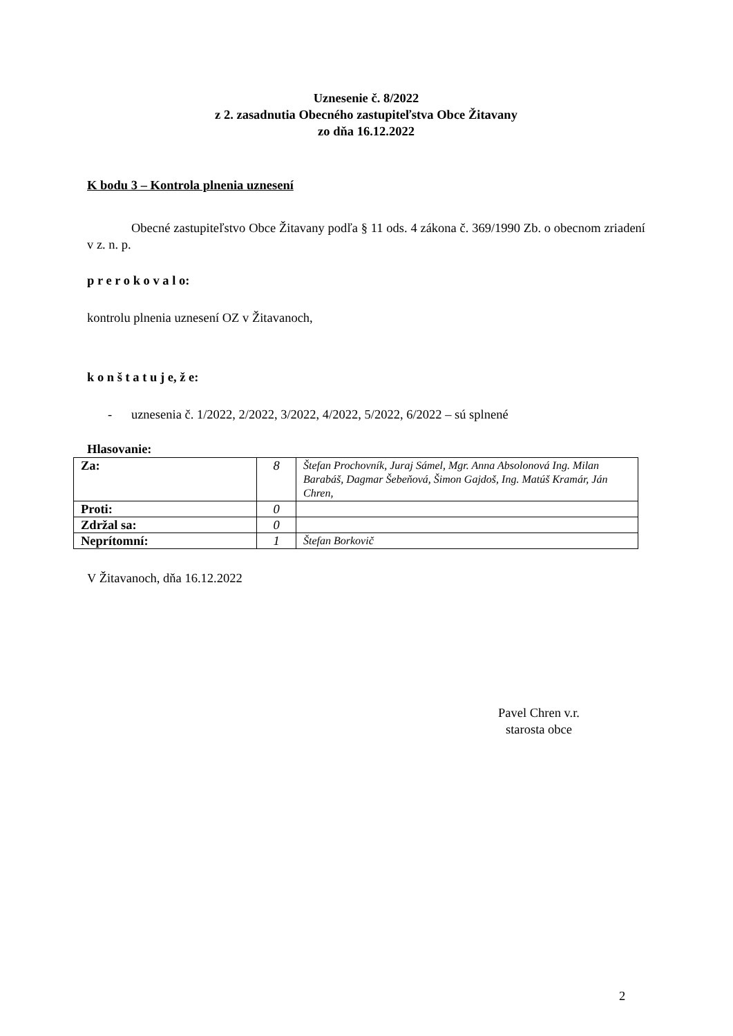Uznesenie č. 8/2022
z 2. zasadnutia Obecného zastupiteľstva Obce Žitavany
zo dňa 16.12.2022
K bodu 3 – Kontrola plnenia uznesení
Obecné zastupiteľstvo Obce Žitavany podľa § 11 ods. 4 zákona č. 369/1990 Zb. o obecnom zriadení v z. n. p.
p r e r o k o v a l o:
kontrolu plnenia uznesení OZ v Žitavanoch,
k o n š t a t u j e, ž e:
- uznesenia č. 1/2022, 2/2022, 3/2022, 4/2022, 5/2022, 6/2022 – sú splnené
Hlasovanie:
| Za: | 8 | Štefan Prochovník, Juraj Sámel, Mgr. Anna Absolonová Ing. Milan Barabáš, Dagmar Šebeňová, Šimon Gajdoš, Ing. Matúš Kramár, Ján Chren, |
| Proti: | 0 | |
| Zdržal sa: | 0 | |
| Neprítomní: | 1 | Štefan Borkovič |
V Žitavanoch, dňa 16.12.2022
Pavel Chren v.r.
starosta obce
2